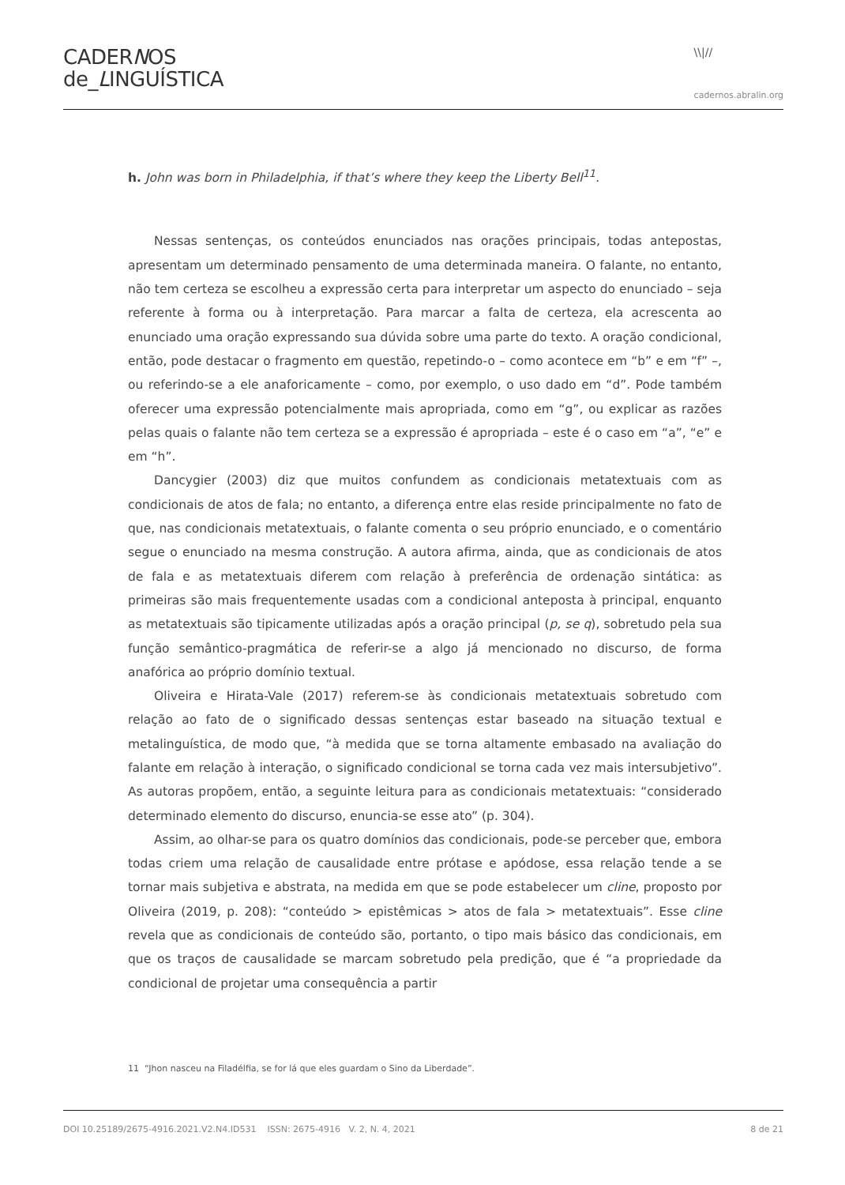CADERNOS
de_LINGUÍSTICA
\\|//
cadernos.abralin.org
h. John was born in Philadelphia, if that’s where they keep the Liberty Bell<sup>11</sup>.
Nessas sentenças, os conteúdos enunciados nas orações principais, todas antepostas, apresentam um determinado pensamento de uma determinada maneira. O falante, no entanto, não tem certeza se escolheu a expressão certa para interpretar um aspecto do enunciado – seja referente à forma ou à interpretação. Para marcar a falta de certeza, ela acrescenta ao enunciado uma oração expressando sua dúvida sobre uma parte do texto. A oração condicional, então, pode destacar o fragmento em questão, repetindo-o – como acontece em “b” e em “f” –, ou referindo-se a ele anaforicamente – como, por exemplo, o uso dado em “d”. Pode também oferecer uma expressão potencialmente mais apropriada, como em “g”, ou explicar as razões pelas quais o falante não tem certeza se a expressão é apropriada – este é o caso em “a”, “e” e em “h”.
Dancygier (2003) diz que muitos confundem as condicionais metatextuais com as condicionais de atos de fala; no entanto, a diferença entre elas reside principalmente no fato de que, nas condicionais metatextuais, o falante comenta o seu próprio enunciado, e o comentário segue o enunciado na mesma construção. A autora afirma, ainda, que as condicionais de atos de fala e as metatextuais diferem com relação à preferência de ordenação sintática: as primeiras são mais frequentemente usadas com a condicional anteposta à principal, enquanto as metatextuais são tipicamente utilizadas após a oração principal (p, se q), sobretudo pela sua função semântico-pragmática de referir-se a algo já mencionado no discurso, de forma anafórica ao próprio domínio textual.
Oliveira e Hirata-Vale (2017) referem-se às condicionais metatextuais sobretudo com relação ao fato de o significado dessas sentenças estar baseado na situação textual e metalinguística, de modo que, “à medida que se torna altamente embasado na avaliação do falante em relação à interação, o significado condicional se torna cada vez mais intersubjetivo”. As autoras propõem, então, a seguinte leitura para as condicionais metatextuais: “considerado determinado elemento do discurso, enuncia-se esse ato” (p. 304).
Assim, ao olhar-se para os quatro domínios das condicionais, pode-se perceber que, embora todas criem uma relação de causalidade entre prótase e apódose, essa relação tende a se tornar mais subjetiva e abstrata, na medida em que se pode estabelecer um cline, proposto por Oliveira (2019, p. 208): “conteúdo > epistêmicas > atos de fala > metatextuais”. Esse cline revela que as condicionais de conteúdo são, portanto, o tipo mais básico das condicionais, em que os traços de causalidade se marcam sobretudo pela predição, que é “a propriedade da condicional de projetar uma consequência a partir
11 “Jhon nasceu na Filadélfia, se for lá que eles guardam o Sino da Liberdade”.
DOI 10.25189/2675-4916.2021.V2.N4.ID531 ISSN: 2675-4916 V. 2, N. 4, 2021 8 de 21